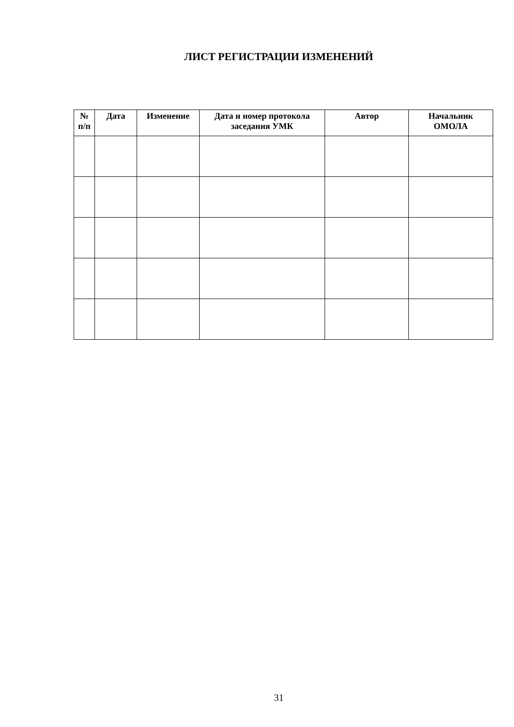ЛИСТ РЕГИСТРАЦИИ ИЗМЕНЕНИЙ
| № п/п | Дата | Изменение | Дата и номер протокола заседания УМК | Автор | Начальник ОМОЛА |
| --- | --- | --- | --- | --- | --- |
31